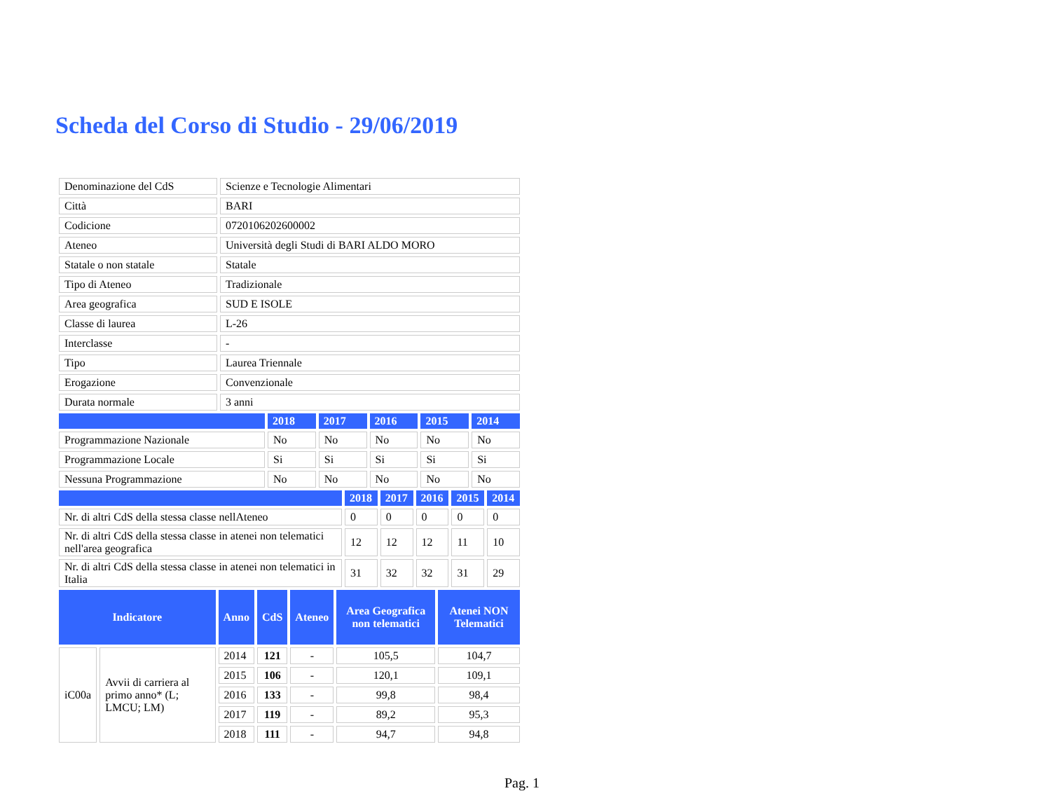Scheda del Corso di Studio - 29/06/2019
| Denominazione del CdS | Scienze e Tecnologie Alimentari |
| Città | BARI |
| Codicione | 0720106202600002 |
| Ateneo | Università degli Studi di BARI ALDO MORO |
| Statale o non statale | Statale |
| Tipo di Ateneo | Tradizionale |
| Area geografica | SUD E ISOLE |
| Classe di laurea | L-26 |
| Interclasse | - |
| Tipo | Laurea Triennale |
| Erogazione | Convenzionale |
| Durata normale | 3 anni |
| | 2018 | 2017 | 2016 | 2015 | 2014 |
| --- | --- | --- | --- | --- | --- |
| Programmazione Nazionale | No | No | No | No | No |
| Programmazione Locale | Si | Si | Si | Si | Si |
| Nessuna Programmazione | No | No | No | No | No |
| | 2018 | 2017 | 2016 | 2015 | 2014 |
| --- | --- | --- | --- | --- | --- |
| Nr. di altri CdS della stessa classe nellAteneo | 0 | 0 | 0 | 0 | 0 |
| Nr. di altri CdS della stessa classe in atenei non telematici nell'area geografica | 12 | 12 | 12 | 11 | 10 |
| Nr. di altri CdS della stessa classe in atenei non telematici in Italia | 31 | 32 | 32 | 31 | 29 |
| Indicatore | | Anno | CdS | Ateneo | Area Geografica non telematici | Atenei NON Telematici |
| --- | --- | --- | --- | --- | --- | --- |
| iC00a | Avvii di carriera al primo anno* (L; LMCU; LM) | 2014 | 121 | - | 105,5 | 104,7 |
| | | 2015 | 106 | - | 120,1 | 109,1 |
| | | 2016 | 133 | - | 99,8 | 98,4 |
| | | 2017 | 119 | - | 89,2 | 95,3 |
| | | 2018 | 111 | - | 94,7 | 94,8 |
Pag. 1